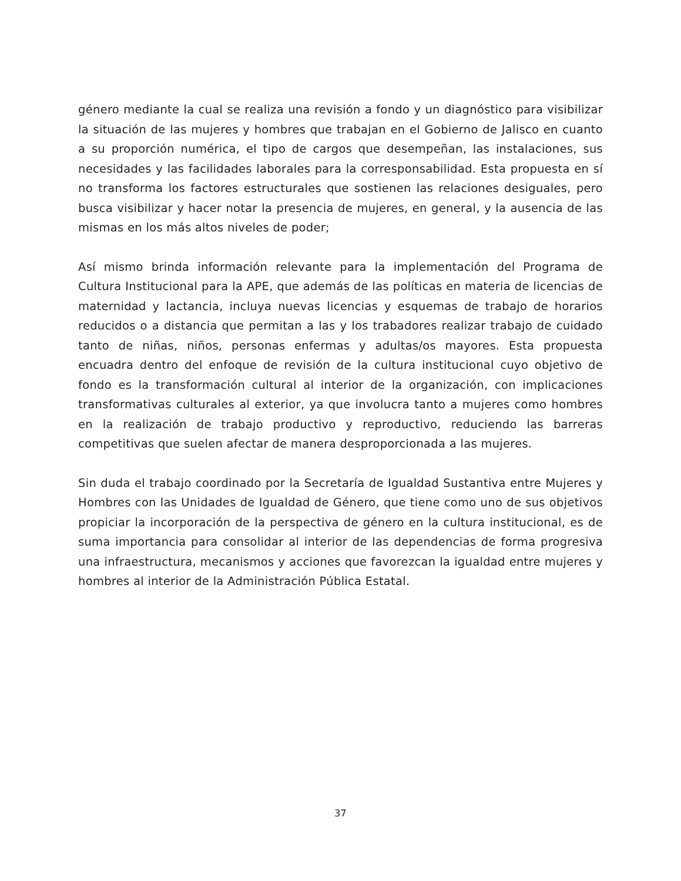género mediante la cual se realiza una revisión a fondo y un diagnóstico para visibilizar la situación de las mujeres y hombres que trabajan en el Gobierno de Jalisco en cuanto a su proporción numérica, el tipo de cargos que desempeñan, las instalaciones, sus necesidades y las facilidades laborales para la corresponsabilidad. Esta propuesta en sí no transforma los factores estructurales que sostienen las relaciones desiguales, pero busca visibilizar y hacer notar la presencia de mujeres, en general, y la ausencia de las mismas en los más altos niveles de poder;
Así mismo brinda información relevante para la implementación del Programa de Cultura Institucional para la APE, que además de las políticas en materia de licencias de maternidad y lactancia, incluya nuevas licencias y esquemas de trabajo de horarios reducidos o a distancia que permitan a las y los trabadores realizar trabajo de cuidado tanto de niñas, niños, personas enfermas y adultas/os mayores. Esta propuesta encuadra dentro del enfoque de revisión de la cultura institucional cuyo objetivo de fondo es la transformación cultural al interior de la organización, con implicaciones transformativas culturales al exterior, ya que involucra tanto a mujeres como hombres en la realización de trabajo productivo y reproductivo, reduciendo las barreras competitivas que suelen afectar de manera desproporcionada a las mujeres.
Sin duda el trabajo coordinado por la Secretaría de Igualdad Sustantiva entre Mujeres y Hombres con las Unidades de Igualdad de Género, que tiene como uno de sus objetivos propiciar la incorporación de la perspectiva de género en la cultura institucional, es de suma importancia para consolidar al interior de las dependencias de forma progresiva una infraestructura, mecanismos y acciones que favorezcan la igualdad entre mujeres y hombres al interior de la Administración Pública Estatal.
37